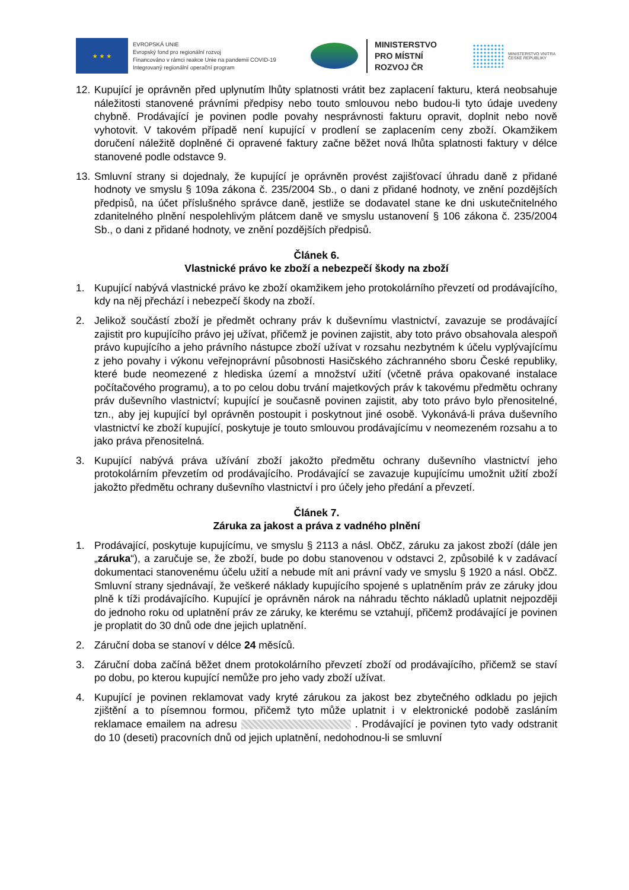★ ★ ★
EVROPSKÁ UNIE
Evropský fond pro regionální rozvoj
Financováno v rámci reakce Unie na pandemii COVID-19
Integrovaný regionální operační program
MINISTERSTVO
PRO MÍSTNÍ
ROZVOJ ČR
MINISTERSTVO VNITRA
ČESKÉ REPUBLIKY
12. Kupující je oprávněn před uplynutím lhůty splatnosti vrátit bez zaplacení fakturu, která neobsahuje náležitosti stanovené právními předpisy nebo touto smlouvou nebo budou-li tyto údaje uvedeny chybně. Prodávající je povinen podle povahy nesprávnosti fakturu opravit, doplnit nebo nově vyhotovit. V takovém případě není kupující v prodlení se zaplacením ceny zboží. Okamžikem doručení náležitě doplněné či opravené faktury začne běžet nová lhůta splatnosti faktury v délce stanovené podle odstavce 9.
13. Smluvní strany si dojednaly, že kupující je oprávněn provést zajišťovací úhradu daně z přidané hodnoty ve smyslu § 109a zákona č. 235/2004 Sb., o dani z přidané hodnoty, ve znění pozdějších předpisů, na účet příslušného správce daně, jestliže se dodavatel stane ke dni uskutečnitelného zdanitelného plnění nespolehlivým plátcem daně ve smyslu ustanovení § 106 zákona č. 235/2004 Sb., o dani z přidané hodnoty, ve znění pozdějších předpisů.
Článek 6.
Vlastnické právo ke zboží a nebezpečí škody na zboží
1. Kupující nabývá vlastnické právo ke zboží okamžikem jeho protokolárního převzetí od prodávajícího, kdy na něj přechází i nebezpečí škody na zboží.
2. Jelikož součástí zboží je předmět ochrany práv k duševnímu vlastnictví, zavazuje se prodávající zajistit pro kupujícího právo jej užívat, přičemž je povinen zajistit, aby toto právo obsahovala alespoň právo kupujícího a jeho právního nástupce zboží užívat v rozsahu nezbytném k účelu vyplývajícímu z jeho povahy i výkonu veřejnoprávní působnosti Hasičského záchranného sboru České republiky, které bude neomezené z hlediska území a množství užití (včetně práva opakované instalace počítačového programu), a to po celou dobu trvání majetkových práv k takovému předmětu ochrany práv duševního vlastnictví; kupující je současně povinen zajistit, aby toto právo bylo přenositelné, tzn., aby jej kupující byl oprávněn postoupit i poskytnout jiné osobě. Vykonává-li práva duševního vlastnictví ke zboží kupující, poskytuje je touto smlouvou prodávajícímu v neomezeném rozsahu a to jako práva přenositelná.
3. Kupující nabývá práva užívání zboží jakožto předmětu ochrany duševního vlastnictví jeho protokolárním převzetím od prodávajícího. Prodávající se zavazuje kupujícímu umožnit užití zboží jakožto předmětu ochrany duševního vlastnictví i pro účely jeho předání a převzetí.
Článek 7.
Záruka za jakost a práva z vadného plnění
1. Prodávající, poskytuje kupujícímu, ve smyslu § 2113 a násl. ObčZ, záruku za jakost zboží (dále jen „záruka“), a zaručuje se, že zboží, bude po dobu stanovenou v odstavci 2, způsobilé k v zadávací dokumentaci stanovenému účelu užití a nebude mít ani právní vady ve smyslu § 1920 a násl. ObčZ. Smluvní strany sjednávají, že veškeré náklady kupujícího spojené s uplatněním práv ze záruky jdou plně k tíži prodávajícího. Kupující je oprávněn nárok na náhradu těchto nákladů uplatnit nejpozději do jednoho roku od uplatnění práv ze záruky, ke kterému se vztahují, přičemž prodávající je povinen je proplatit do 30 dnů ode dne jejich uplatnění.
2. Záruční doba se stanoví v délce 24 měsíců.
3. Záruční doba začíná běžet dnem protokolárního převzetí zboží od prodávajícího, přičemž se staví po dobu, po kterou kupující nemůže pro jeho vady zboží užívat.
4. Kupující je povinen reklamovat vady kryté zárukou za jakost bez zbytečného odkladu po jejich zjištění a to písemnou formou, přičemž tyto může uplatnit i v elektronické podobě zasláním reklamace emailem na adresu . Prodávající je povinen tyto vady odstranit do 10 (deseti) pracovních dnů od jejich uplatnění, nedohodnou-li se smluvní